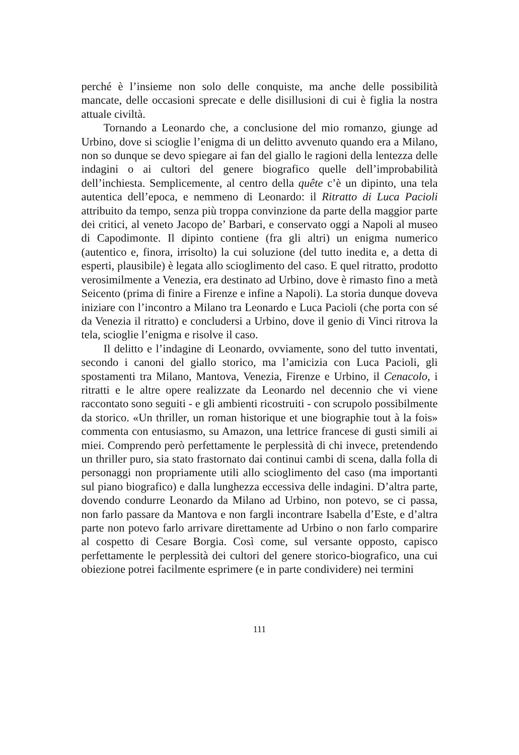perché è l’insieme non solo delle conquiste, ma anche delle possibilità mancate, delle occasioni sprecate e delle disillusioni di cui è figlia la nostra attuale civiltà.
Tornando a Leonardo che, a conclusione del mio romanzo, giunge ad Urbino, dove si scioglie l’enigma di un delitto avvenuto quando era a Milano, non so dunque se devo spiegare ai fan del giallo le ragioni della lentezza delle indagini o ai cultori del genere biografico quelle dell’improbabilità dell’inchiesta. Semplicemente, al centro della quête c’è un dipinto, una tela autentica dell’epoca, e nemmeno di Leonardo: il Ritratto di Luca Pacioli attribuito da tempo, senza più troppa convinzione da parte della maggior parte dei critici, al veneto Jacopo de’ Barbari, e conservato oggi a Napoli al museo di Capodimonte. Il dipinto contiene (fra gli altri) un enigma numerico (autentico e, finora, irrisolto) la cui soluzione (del tutto inedita e, a detta di esperti, plausibile) è legata allo scioglimento del caso. E quel ritratto, prodotto verosimilmente a Venezia, era destinato ad Urbino, dove è rimasto fino a metà Seicento (prima di finire a Firenze e infine a Napoli). La storia dunque doveva iniziare con l’incontro a Milano tra Leonardo e Luca Pacioli (che porta con sé da Venezia il ritratto) e concludersi a Urbino, dove il genio di Vinci ritrova la tela, scioglie l’enigma e risolve il caso.
Il delitto e l’indagine di Leonardo, ovviamente, sono del tutto inventati, secondo i canoni del giallo storico, ma l’amicizia con Luca Pacioli, gli spostamenti tra Milano, Mantova, Venezia, Firenze e Urbino, il Cenacolo, i ritratti e le altre opere realizzate da Leonardo nel decennio che vi viene raccontato sono seguiti - e gli ambienti ricostruiti - con scrupolo possibilmente da storico. «Un thriller, un roman historique et une biographie tout à la fois» commenta con entusiasmo, su Amazon, una lettrice francese di gusti simili ai miei. Comprendo però perfettamente le perplessità di chi invece, pretendendo un thriller puro, sia stato frastornato dai continui cambi di scena, dalla folla di personaggi non propriamente utili allo scioglimento del caso (ma importanti sul piano biografico) e dalla lunghezza eccessiva delle indagini. D’altra parte, dovendo condurre Leonardo da Milano ad Urbino, non potevo, se ci passa, non farlo passare da Mantova e non fargli incontrare Isabella d’Este, e d’altra parte non potevo farlo arrivare direttamente ad Urbino o non farlo comparire al cospetto di Cesare Borgia. Così come, sul versante opposto, capisco perfettamente le perplessità dei cultori del genere storico-biografico, una cui obiezione potrei facilmente esprimere (e in parte condividere) nei termini
111